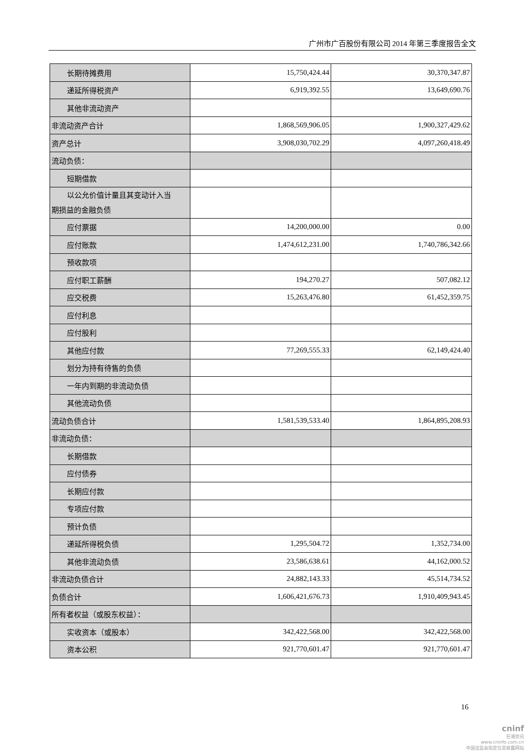广州市广百股份有限公司 2014 年第三季度报告全文
| 长期待摊费用 | 15,750,424.44 | 30,370,347.87 |
| 递延所得税资产 | 6,919,392.55 | 13,649,690.76 |
| 其他非流动资产 | | |
| 非流动资产合计 | 1,868,569,906.05 | 1,900,327,429.62 |
| 资产总计 | 3,908,030,702.29 | 4,097,260,418.49 |
| 流动负债： | | |
| 短期借款 | | |
| 以公允价值计量且其变动计入当 期损益的金融负债 | | |
| 应付票据 | 14,200,000.00 | 0.00 |
| 应付账款 | 1,474,612,231.00 | 1,740,786,342.66 |
| 预收款项 | | |
| 应付职工薪酬 | 194,270.27 | 507,082.12 |
| 应交税费 | 15,263,476.80 | 61,452,359.75 |
| 应付利息 | | |
| 应付股利 | | |
| 其他应付款 | 77,269,555.33 | 62,149,424.40 |
| 划分为持有待售的负债 | | |
| 一年内到期的非流动负债 | | |
| 其他流动负债 | | |
| 流动负债合计 | 1,581,539,533.40 | 1,864,895,208.93 |
| 非流动负债： | | |
| 长期借款 | | |
| 应付债券 | | |
| 长期应付款 | | |
| 专项应付款 | | |
| 预计负债 | | |
| 递延所得税负债 | 1,295,504.72 | 1,352,734.00 |
| 其他非流动负债 | 23,586,638.61 | 44,162,000.52 |
| 非流动负债合计 | 24,882,143.33 | 45,514,734.52 |
| 负债合计 | 1,606,421,676.73 | 1,910,409,943.45 |
| 所有者权益（或股东权益）： | | |
| 实收资本（或股本） | 342,422,568.00 | 342,422,568.00 |
| 资本公积 | 921,770,601.47 | 921,770,601.47 |
16
cninf
巨潮资讯
www.cninfo.com.cn
中国证监会指定信息披露网站